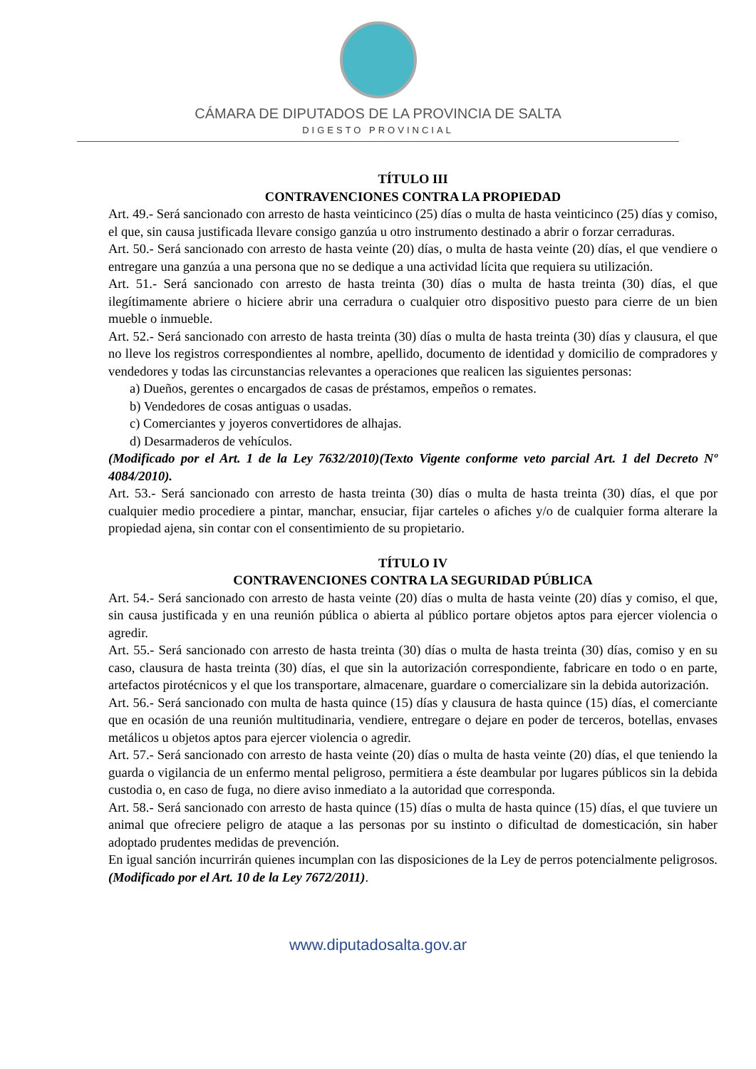CÁMARA DE DIPUTADOS DE LA PROVINCIA DE SALTA
DIGESTO PROVINCIAL
TÍTULO III
CONTRAVENCIONES CONTRA LA PROPIEDAD
Art. 49.- Será sancionado con arresto de hasta veinticinco (25) días o multa de hasta veinticinco (25) días y comiso, el que, sin causa justificada llevare consigo ganzúa u otro instrumento destinado a abrir o forzar cerraduras.
Art. 50.- Será sancionado con arresto de hasta veinte (20) días, o multa de hasta veinte (20) días, el que vendiere o entregare una ganzúa a una persona que no se dedique a una actividad lícita que requiera su utilización.
Art. 51.- Será sancionado con arresto de hasta treinta (30) días o multa de hasta treinta (30) días, el que ilegítimamente abriere o hiciere abrir una cerradura o cualquier otro dispositivo puesto para cierre de un bien mueble o inmueble.
Art. 52.- Será sancionado con arresto de hasta treinta (30) días o multa de hasta treinta (30) días y clausura, el que no lleve los registros correspondientes al nombre, apellido, documento de identidad y domicilio de compradores y vendedores y todas las circunstancias relevantes a operaciones que realicen las siguientes personas:
a) Dueños, gerentes o encargados de casas de préstamos, empeños o remates.
b) Vendedores de cosas antiguas o usadas.
c) Comerciantes y joyeros convertidores de alhajas.
d) Desarmaderos de vehículos.
(Modificado por el Art. 1 de la Ley 7632/2010)(Texto Vigente conforme veto parcial Art. 1 del Decreto Nº 4084/2010).
Art. 53.- Será sancionado con arresto de hasta treinta (30) días o multa de hasta treinta (30) días, el que por cualquier medio procediere a pintar, manchar, ensuciar, fijar carteles o afiches y/o de cualquier forma alterare la propiedad ajena, sin contar con el consentimiento de su propietario.
TÍTULO IV
CONTRAVENCIONES CONTRA LA SEGURIDAD PÚBLICA
Art. 54.- Será sancionado con arresto de hasta veinte (20) días o multa de hasta veinte (20) días y comiso, el que, sin causa justificada y en una reunión pública o abierta al público portare objetos aptos para ejercer violencia o agredir.
Art. 55.- Será sancionado con arresto de hasta treinta (30) días o multa de hasta treinta (30) días, comiso y en su caso, clausura de hasta treinta (30) días, el que sin la autorización correspondiente, fabricare en todo o en parte, artefactos pirotécnicos y el que los transportare, almacenare, guardare o comercializare sin la debida autorización.
Art. 56.- Será sancionado con multa de hasta quince (15) días y clausura de hasta quince (15) días, el comerciante que en ocasión de una reunión multitudinaria, vendiere, entregare o dejare en poder de terceros, botellas, envases metálicos u objetos aptos para ejercer violencia o agredir.
Art. 57.- Será sancionado con arresto de hasta veinte (20) días o multa de hasta veinte (20) días, el que teniendo la guarda o vigilancia de un enfermo mental peligroso, permitiera a éste deambular por lugares públicos sin la debida custodia o, en caso de fuga, no diere aviso inmediato a la autoridad que corresponda.
Art. 58.- Será sancionado con arresto de hasta quince (15) días o multa de hasta quince (15) días, el que tuviere un animal que ofreciere peligro de ataque a las personas por su instinto o dificultad de domesticación, sin haber adoptado prudentes medidas de prevención.
En igual sanción incurrirán quienes incumplan con las disposiciones de la Ley de perros potencialmente peligrosos. (Modificado por el Art. 10 de la Ley 7672/2011).
www.diputadosalta.gov.ar